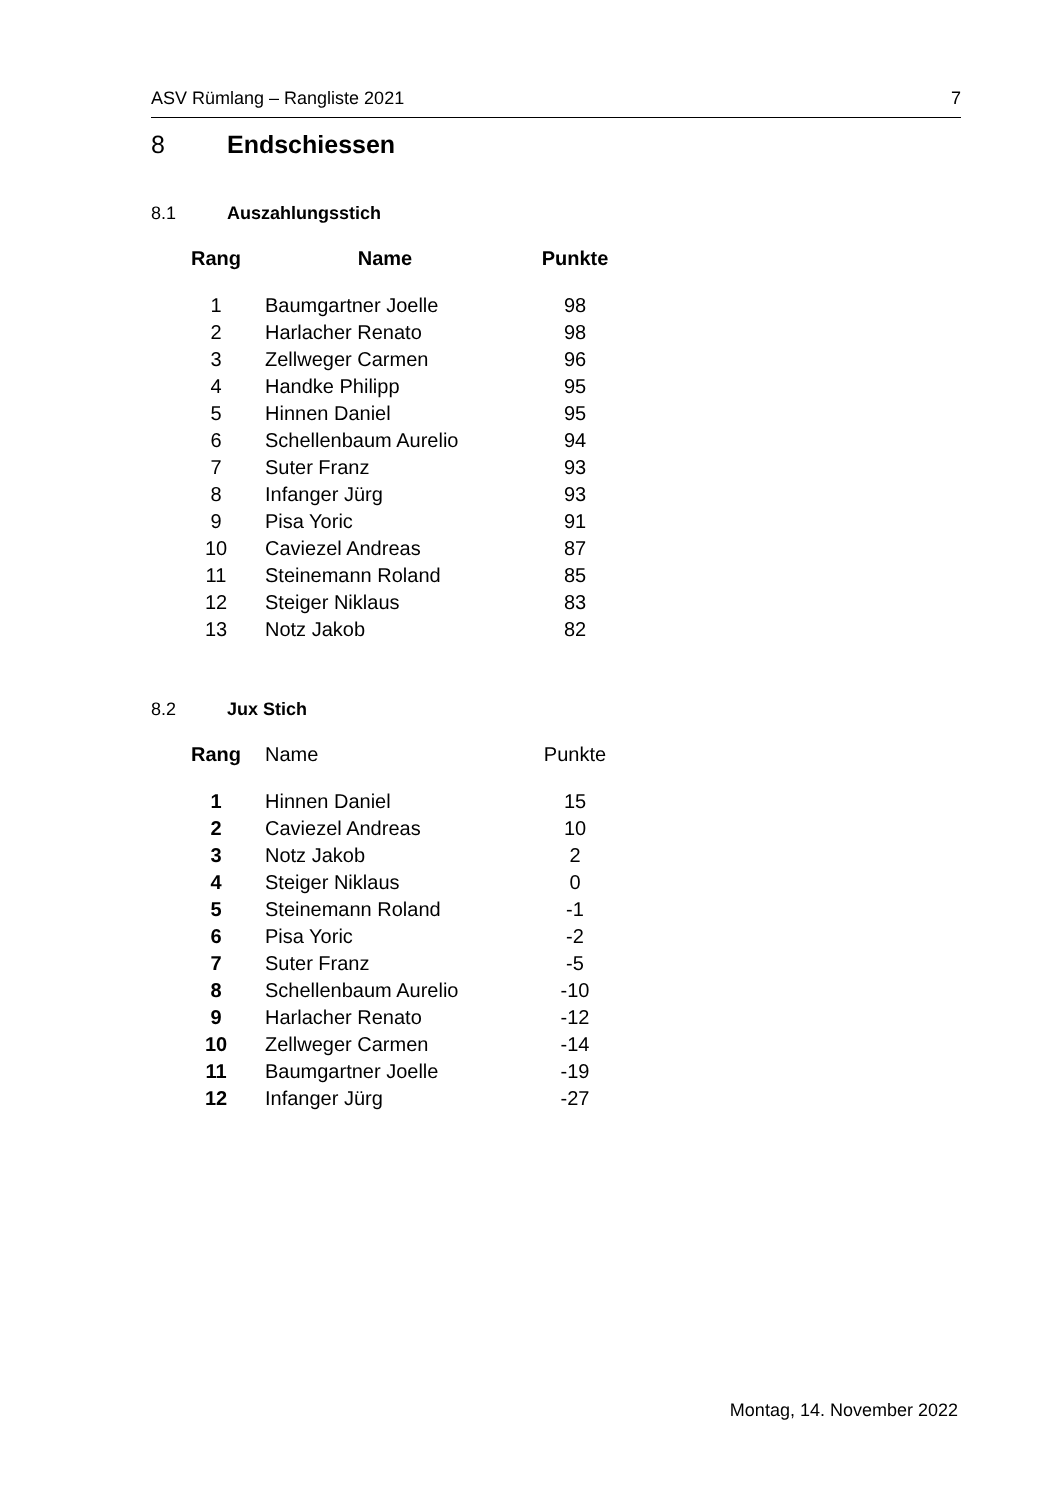ASV Rümlang – Rangliste 2021 7
8 Endschiessen
8.1 Auszahlungsstich
| Rang | Name | Punkte |
| --- | --- | --- |
| 1 | Baumgartner Joelle | 98 |
| 2 | Harlacher Renato | 98 |
| 3 | Zellweger Carmen | 96 |
| 4 | Handke Philipp | 95 |
| 5 | Hinnen Daniel | 95 |
| 6 | Schellenbaum Aurelio | 94 |
| 7 | Suter Franz | 93 |
| 8 | Infanger Jürg | 93 |
| 9 | Pisa Yoric | 91 |
| 10 | Caviezel Andreas | 87 |
| 11 | Steinemann Roland | 85 |
| 12 | Steiger Niklaus | 83 |
| 13 | Notz Jakob | 82 |
8.2 Jux Stich
| Rang | Name | Punkte |
| --- | --- | --- |
| 1 | Hinnen Daniel | 15 |
| 2 | Caviezel Andreas | 10 |
| 3 | Notz Jakob | 2 |
| 4 | Steiger Niklaus | 0 |
| 5 | Steinemann Roland | -1 |
| 6 | Pisa Yoric | -2 |
| 7 | Suter Franz | -5 |
| 8 | Schellenbaum Aurelio | -10 |
| 9 | Harlacher Renato | -12 |
| 10 | Zellweger Carmen | -14 |
| 11 | Baumgartner Joelle | -19 |
| 12 | Infanger Jürg | -27 |
Montag, 14. November 2022